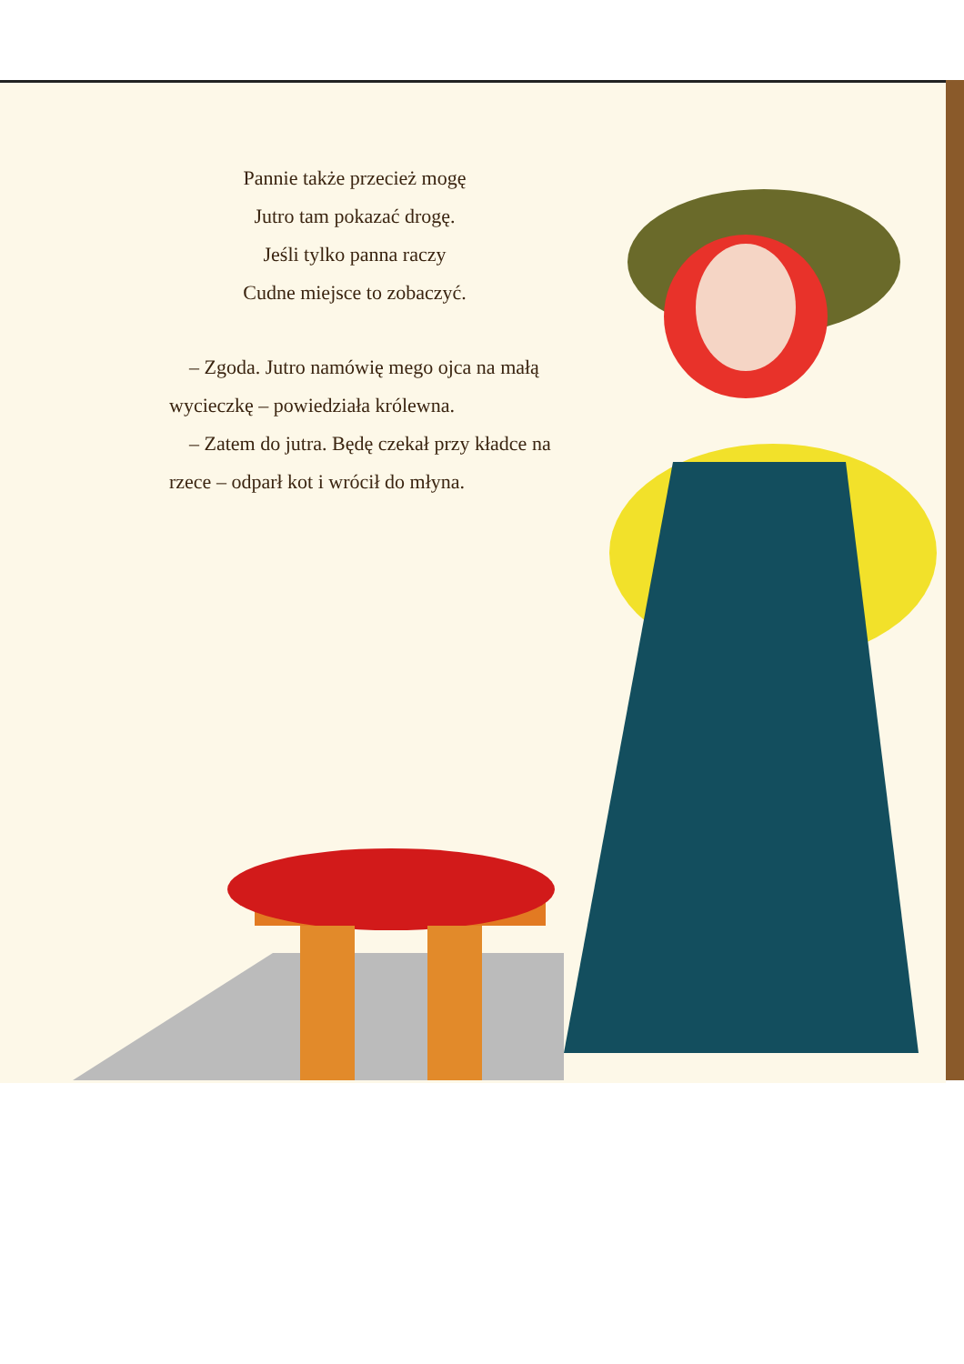Pannie także przecież mogę
Jutro tam pokazać drogę.
Jeśli tylko panna raczy
Cudne miejsce to zobaczyć.
– Zgoda. Jutro namówię mego ojca na małą wycieczkę – powiedziała królewna.
– Zatem do jutra. Będę czekał przy kładce na rzece – odparł kot i wrócił do młyna.